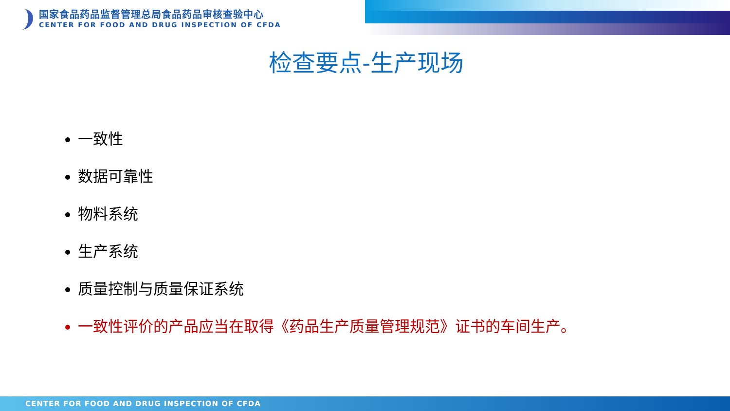国家食品药品监督管理总局食品药品审核查验中心
CENTER FOR FOOD AND DRUG INSPECTION OF CFDA
检查要点-生产现场
一致性
数据可靠性
物料系统
生产系统
质量控制与质量保证系统
一致性评价的产品应当在取得《药品生产质量管理规范》证书的车间生产。
CENTER FOR FOOD AND DRUG INSPECTION OF CFDA